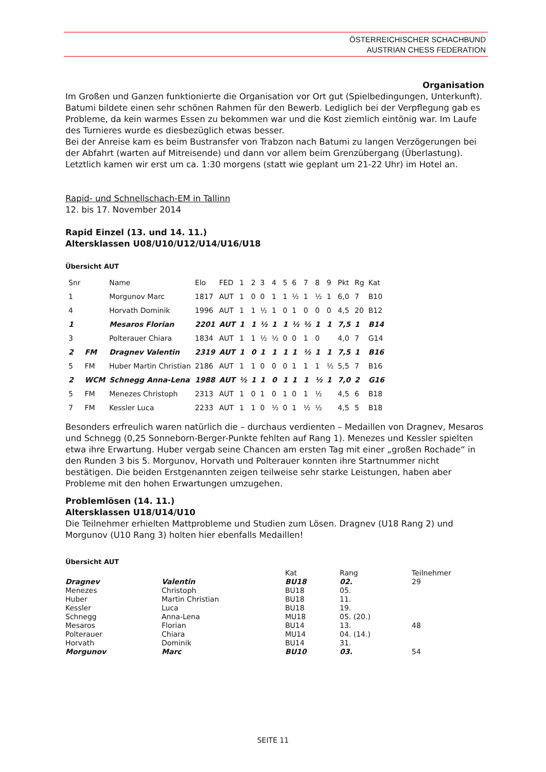ÖSTERREICHISCHER SCHACHBUND
AUSTRIAN CHESS FEDERATION
Organisation
Im Großen und Ganzen funktionierte die Organisation vor Ort gut (Spielbedingungen, Unterkunft). Batumi bildete einen sehr schönen Rahmen für den Bewerb. Lediglich bei der Verpflegung gab es Probleme, da kein warmes Essen zu bekommen war und die Kost ziemlich eintönig war. Im Laufe des Turnieres wurde es diesbezüglich etwas besser.
Bei der Anreise kam es beim Bustransfer von Trabzon nach Batumi zu langen Verzögerungen bei der Abfahrt (warten auf Mitreisende) und dann vor allem beim Grenzübergang (Überlastung). Letztlich kamen wir erst um ca. 1:30 morgens (statt wie geplant um 21-22 Uhr) im Hotel an.
Rapid- und Schnellschach-EM in Tallinn
12. bis 17. November 2014
Rapid Einzel (13. und 14. 11.)
Altersklassen U08/U10/U12/U14/U16/U18
Übersicht AUT
| Snr | | Name | Elo | FED | 1 | 2 | 3 | 4 | 5 | 6 | 7 | 8 | 9 | Pkt | Rg | Kat |
| 1 | | Morgunov Marc | 1817 | AUT | 1 | 0 | 0 | 1 | 1 | ½ | 1 | ½ | 1 | 6,0 | 7 | B10 |
| 4 | | Horvath Dominik | 1996 | AUT | 1 | 1 | ½ | 1 | 0 | 1 | 0 | 0 | 0 | 4,5 | 20 | B12 |
| 1 | | Mesaros Florian | 2201 | AUT | 1 | 1 | ½ | 1 | 1 | ½ | ½ | 1 | 1 | 7,5 | 1 | B14 |
| 3 | | Polterauer Chiara | 1834 | AUT | 1 | 1 | ½ | ½ | 0 | 0 | 1 | 0 | | 4,0 | 7 | G14 |
| 2 | FM | Dragnev Valentin | 2319 | AUT | 1 | 0 | 1 | 1 | 1 | 1 | ½ | 1 | 1 | 7,5 | 1 | B16 |
| 5 | FM | Huber Martin Christian | 2186 | AUT | 1 | 1 | 0 | 0 | 0 | 1 | 1 | 1 | ½ | 5,5 | 7 | B16 |
| 2 | WCM | Schnegg Anna-Lena | 1988 | AUT | ½ | 1 | 1 | 0 | 1 | 1 | 1 | ½ | 1 | 7,0 | 2 | G16 |
| 5 | FM | Menezes Christoph | 2313 | AUT | 1 | 0 | 1 | 0 | 1 | 0 | 1 | ½ | | 4,5 | 6 | B18 |
| 7 | FM | Kessler Luca | 2233 | AUT | 1 | 1 | 0 | ½ | 0 | 1 | ½ | ½ | | 4,5 | 5 | B18 |
Besonders erfreulich waren natürlich die – durchaus verdienten – Medaillen von Dragnev, Mesaros und Schnegg (0,25 Sonneborn-Berger-Punkte fehlten auf Rang 1). Menezes und Kessler spielten etwa ihre Erwartung. Huber vergab seine Chancen am ersten Tag mit einer „großen Rochade“ in den Runden 3 bis 5. Morgunov, Horvath und Polterauer konnten ihre Startnummer nicht bestätigen. Die beiden Erstgenannten zeigen teilweise sehr starke Leistungen, haben aber Probleme mit den hohen Erwartungen umzugehen.
Problemlösen (14. 11.)
Altersklassen U18/U14/U10
Die Teilnehmer erhielten Mattprobleme und Studien zum Lösen. Dragnev (U18 Rang 2) und Morgunov (U10 Rang 3) holten hier ebenfalls Medaillen!
Übersicht AUT
| | | Kat | Rang | Teilnehmer |
| Dragnev | Valentin | BU18 | 02. | 29 |
| Menezes | Christoph | BU18 | 05. | |
| Huber | Martin Christian | BU18 | 11. | |
| Kessler | Luca | BU18 | 19. | |
| Schnegg | Anna-Lena | MU18 | 05. (20.) | |
| Mesaros | Florian | BU14 | 13. | 48 |
| Polterauer | Chiara | MU14 | 04. (14.) | |
| Horvath | Dominik | BU14 | 31. | |
| Morgunov | Marc | BU10 | 03. | 54 |
SEITE 11